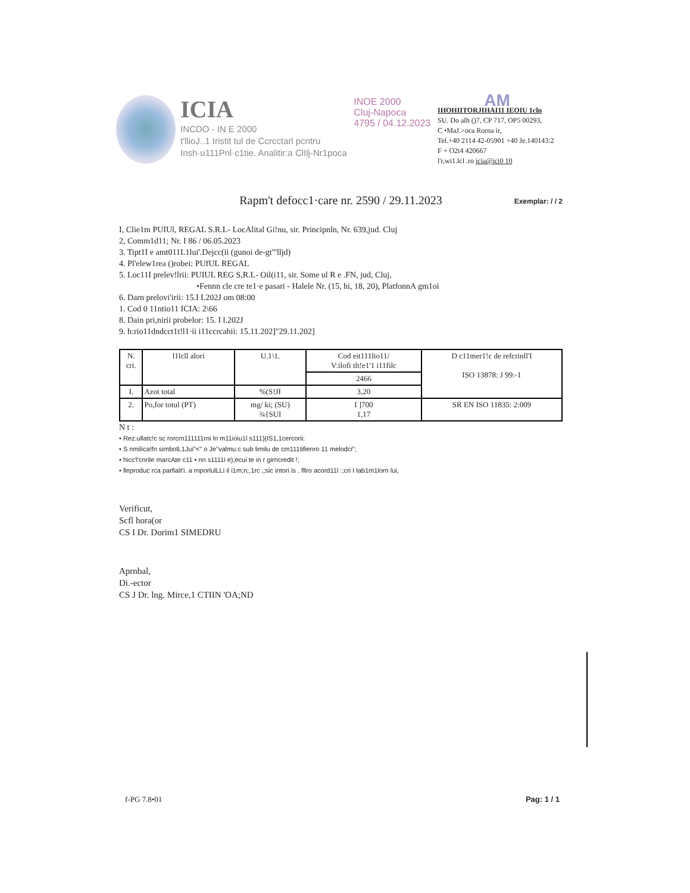ICIA
INCDO - IN E 2000
t'llioJ..1 Iristit tul de Ccrcctarl pcntru
Insh·u111Pnl·c1tie. Analitir:a ClIlj-Nr1poca
INOE 2000
Cluj-Napoca
4795 / 04.12.2023
AM
IHOHIITORJIHAI11 IEOIU 1cln
SU. Do alh ()7, CP 717, OP5 00293,
C •MaJ.>oca Rorna ir,
Tel.+40 2114 42-05901 +40 Je.140143:2
F + O2t4 420667
l'r,wi1.lcl .ro icia@ici0 10
Rapm't defocc1·care nr. 2590 / 29.11.2023
Exemplar: / / 2
I, Clie1m PUIUl, REGAL S.R.L- LocAlital Gi!nu, sir. Principnln, Nr. 639,jud. Cluj
2, Comm1d11; Nr. I 86 / 06.05.2023
3. Tipt1I e amt011L1lui'.Dejcc(ii (gunoi de-gt"'lljd)
4. Pl'elew1rea ()robei: PUfUL REGAL
5. Loc11I prelev!lrii: PUIUL REG S,R.L- Oil(i11, sir. Some ul R e .FN, jud, Cluj,
•Fennn cle cre te1·e pasari - Halele Nr. (15, hi, 18, 20), PlatfonnA gm1oi
6. Darn prelovi'irii: 15.I I.202J om 08:00
1. Cod 0 11ntio11 ICIA: 2\66
8. Dain pri,nirii probelor: 15. I l.202J
9. h:rio11dndcct1t!l1·ii i11ccrcahii: 15.11.202]"29.11.202]
| N. cri. | l1lcll alori | U.1\1. | Cod eit111lio11/ V:ilofi tlt!e1'1 i11filc | D c11mer1!c de refcrinll'I ISO 13878: J 99:-1 |
| --- | --- | --- | --- | --- |
| | | | 2466 | |
| I. | Azot total | %(S!JI | 3,20 | |
| 2. | Po,for totul (PT) | mg/ ki; (SU) ¾{SUI | I ]700 1,17 | SR EN ISO 11835: 2:009 |
N t :
• Rez:ullatc!c sc rorcrn111111rni ln m11ioiu1l s111)(IS1,1cercorii:
• S nmilica!fn simbolL1Jui"<" o Je"valmu:c sub limilu de cm111tifienro 11 melodci";
• hicc'l'cnrile marcAte c11 • nn s1111i e);ecui te in r girncredit !;
• lleproduc rca parfialt'i. a rnporlulLLi il i1m;n;,1rc ,;sic intori is . fllro acord11l :;cri I lab1m1lorn lui,
Verificut,
Scfl hora(or
CS I Dr. Dorim1 SIMEDRU
Aprnbal,
Di.-ector
CS J Dr. lng. Mirce,1 CTIIN 'OA;ND
f-PG 7.8•01 Pag: 1 / 1